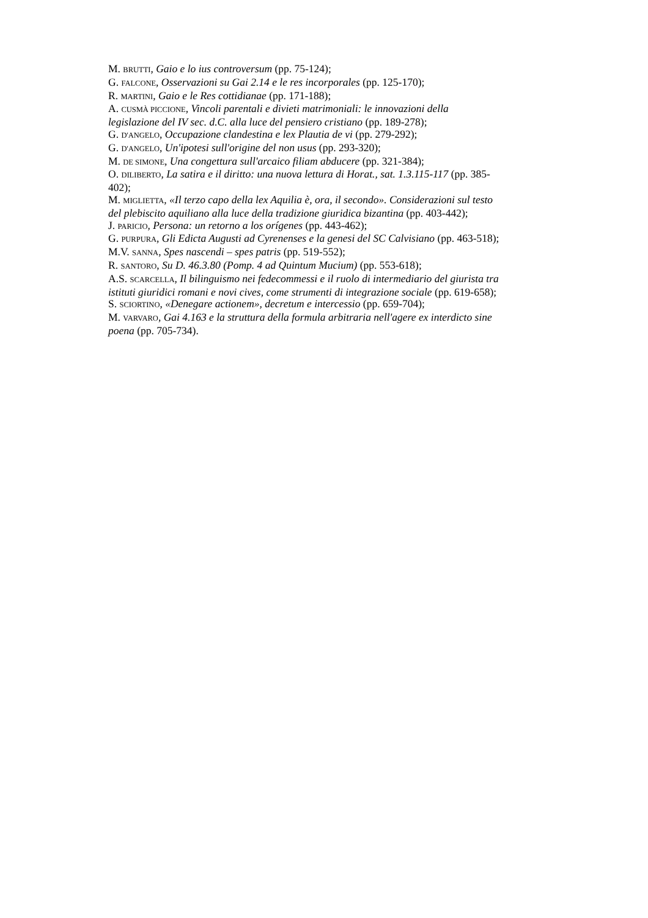M. BRUTTI, Gaio e lo ius controversum (pp. 75-124);
G. FALCONE, Osservazioni su Gai 2.14 e le res incorporales (pp. 125-170);
R. MARTINI, Gaio e le Res cottidianae (pp. 171-188);
A. CUSMÀ PICCIONE, Vincoli parentali e divieti matrimoniali: le innovazioni della legislazione del IV sec. d.C. alla luce del pensiero cristiano (pp. 189-278);
G. D'ANGELO, Occupazione clandestina e lex Plautia de vi (pp. 279-292);
G. D'ANGELO, Un'ipotesi sull'origine del non usus (pp. 293-320);
M. DE SIMONE, Una congettura sull'arcaico filiam abducere (pp. 321-384);
O. DILIBERTO, La satira e il diritto: una nuova lettura di Horat., sat. 1.3.115-117 (pp. 385-402);
M. MIGLIETTA, «Il terzo capo della lex Aquilia è, ora, il secondo». Considerazioni sul testo del plebiscito aquiliano alla luce della tradizione giuridica bizantina (pp. 403-442);
J. PARICIO, Persona: un retorno a los orígenes (pp. 443-462);
G. PURPURA, Gli Edicta Augusti ad Cyrenenses e la genesi del SC Calvisiano (pp. 463-518);
M.V. SANNA, Spes nascendi – spes patris (pp. 519-552);
R. SANTORO, Su D. 46.3.80 (Pomp. 4 ad Quintum Mucium) (pp. 553-618);
A.S. SCARCELLA, Il bilinguismo nei fedecommessi e il ruolo di intermediario del giurista tra istituti giuridici romani e novi cives, come strumenti di integrazione sociale (pp. 619-658);
S. SCIORTINO, «Denegare actionem», decretum e intercessio (pp. 659-704);
M. VARVARO, Gai 4.163 e la struttura della formula arbitraria nell'agere ex interdicto sine poena (pp. 705-734).